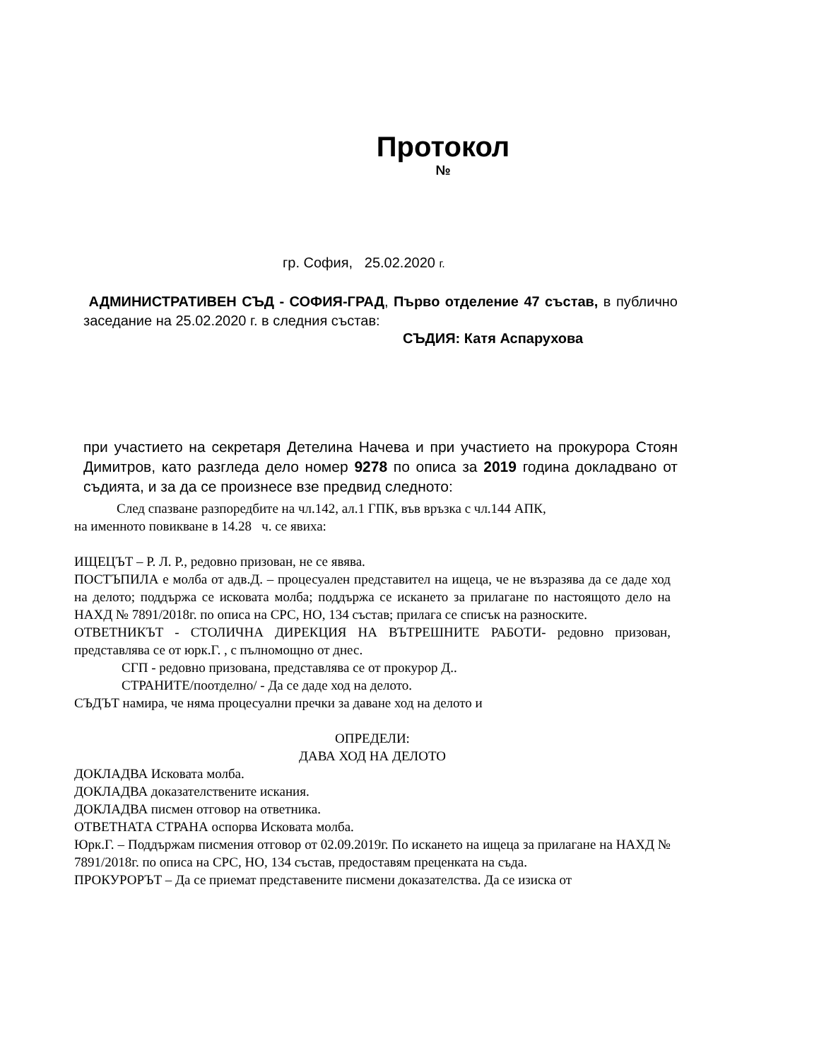Протокол
№
гр. София, 25.02.2020 г.
АДМИНИСТРАТИВЕН СЪД - СОФИЯ-ГРАД, Първо отделение 47 състав, в публично заседание на 25.02.2020 г. в следния състав:
СЪДИЯ: Катя Аспарухова
при участието на секретаря Детелина Начева и при участието на прокурора Стоян Димитров, като разгледа дело номер 9278 по описа за 2019 година докладвано от съдията, и за да се произнесе взе предвид следното:
След спазване разпоредбите на чл.142, ал.1 ГПК, във връзка с чл.144 АПК,
на именното повикване в 14.28 ч. се явиха:
ИЩЕЦЪТ – Р. Л. Р., редовно призован, не се явява.
ПОСТЪПИЛА е молба от адв.Д. – процесуален представител на ищеца, че не възразява да се даде ход на делото; поддържа се исковата молба; поддържа се искането за прилагане по настоящото дело на НАХД № 7891/2018г. по описа на СРС, НО, 134 състав; прилага се списък на разноските.
ОТВЕТНИКЪТ - СТОЛИЧНА ДИРЕКЦИЯ НА ВЪТРЕШНИТЕ РАБОТИ- редовно призован, представлява се от юрк.Г. , с пълномощно от днес.
СГП - редовно призована, представлява се от прокурор Д..
СТРАНИТЕ/поотделно/ - Да се даде ход на делото.
СЪДЪТ намира, че няма процесуални пречки за даване ход на делото и
ОПРЕДЕЛИ:
ДАВА ХОД НА ДЕЛОТО
ДОКЛАДВА Исковата молба.
ДОКЛАДВА доказателствените искания.
ДОКЛАДВА писмен отговор на ответника.
ОТВЕТНАТА СТРАНА оспорва Исковата молба.
Юрк.Г. – Поддържам писмения отговор от 02.09.2019г. По искането на ищеца за прилагане на НАХД № 7891/2018г. по описа на СРС, НО, 134 състав, предоставям преценката на съда.
ПРОКУРОРЪТ – Да се приемат представените писмени доказателства. Да се изиска от